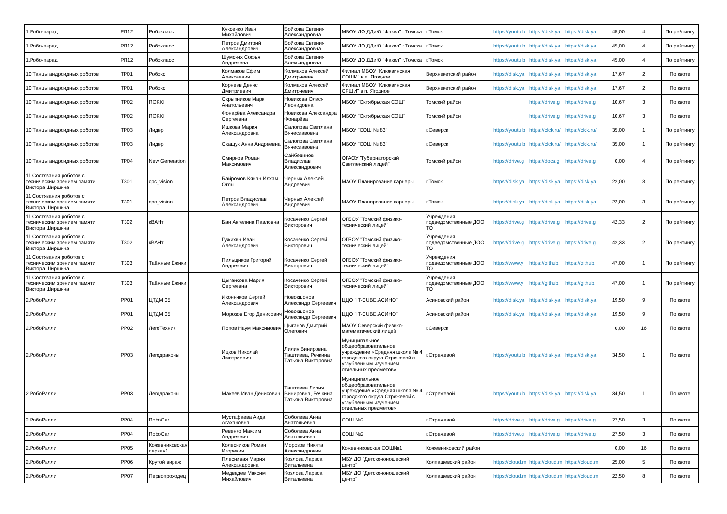| 1.Робо-парад | РП12 | Робокласс | | Куксенко Иван Михайлович | Бойкова Евгения Александровна | МБОУ ДО ДДиЮ "Факел" г.Томска | г.Томск | https://youtu.b | https://disk.ya | https://disk.ya | 45,00 | 4 | По рейтингу |
| 1.Робо-парад | РП12 | Робокласс | | Петров Дмитрий Александрович | Бойкова Евгения Александровна | МБОУ ДО ДДиЮ "Факел" г.Томска | г.Томск | https://youtu.b | https://disk.ya | https://disk.ya | 45,00 | 4 | По рейтингу |
| 1.Робо-парад | РП12 | Робокласс | | Шумских Софья Андреевна | Бойкова Евгения Александровна | МБОУ ДО ДДиЮ "Факел" г.Томска | г.Томск | https://youtu.b | https://disk.ya | https://disk.ya | 45,00 | 4 | По рейтингу |
| 10.Танцы андроидных роботов | ТР01 | Робокс | | Колмаков Ефим Алексеевич | Колмаков Алексей Дмитриевич | Филиал МБОУ "Клюквинская СОШИ" в п. Ягодное | Верхнекетский район | https://disk.ya | https://disk.ya | https://disk.ya | 17,67 | 2 | По квоте |
| 10.Танцы андроидных роботов | ТР01 | Робокс | | Корнеев Денис Дмитриевич | Колмаков Алексей Дмитриевич | Филиал МБОУ "Клюквинская СРШИ" в п. Ягодное | Верхнекетский район | https://disk.ya | https://disk.ya | https://disk.ya | 17,67 | 2 | По квоте |
| 10.Танцы андроидных роботов | ТР02 | ROKKI | | Скрыпников Марк Анатольевич | Новикова Олеся Леонидовна | МБОУ "Октябрьская СОШ" | Томский район | | https://drive.g | https://drive.g | 10,67 | 3 | По квоте |
| 10.Танцы андроидных роботов | ТР02 | ROKKI | | Фонарёва Александра Сергеевна | Новикова Александра Фонарёва | МБОУ "Октябрьская СОШ" | Томский район | | https://drive.g | https://drive.g | 10,67 | 3 | По квоте |
| 10.Танцы андроидных роботов | ТР03 | Лидер | | Ишкова Мария Александровна | Салопова Светлана Вячеславовна | МБОУ "СОШ № 83" | г.Северск | https://youtu.b | https://clck.ru/ | https://clck.ru/ | 35,00 | 1 | По рейтингу |
| 10.Танцы андроидных роботов | ТР03 | Лидер | | Скащук Анна Андреевна | Салопова Светлана Вячеславовна | МБОУ "СОШ № 83" | г.Северск | https://youtu.b | https://clck.ru/ | https://clck.ru/ | 35,00 | 1 | По рейтингу |
| 10.Танцы андроидных роботов | ТР04 | New Generation | | Смирнов Роман Максимович | Сайбединов Владислав Александрович | ОГАОУ "Губернаторский Светленский лицей" | Томский район | https://drive.g | https://docs.g | https://drive.g | 0,00 | 4 | По рейтингу |
| 11.Состязания роботов с техническим зрением памяти Виктора Ширшина | Т301 | cpc_vision | | Байромов Кянан Илхам Оглы | Черных Алексей Андреевич | МАОУ Планирование карьеры | г.Томск | https://disk.ya | https://disk.ya | https://disk.ya | 22,00 | 3 | По рейтингу |
| 11.Состязания роботов с техническим зрением памяти Виктора Ширшина | Т301 | cpc_vision | | Петров Владислав Александрович | Черных Алексей Андреевич | МАОУ Планирование карьеры | г.Томск | https://disk.ya | https://disk.ya | https://disk.ya | 22,00 | 3 | По рейтингу |
| 11.Состязания роботов с техническим зрением памяти Виктора Ширшина | Т302 | кВАНт | | Бан Ангелина Павловна | Косаченко Сергей Викторович | ОГБОУ "Томский физико-технический лицей" | Учреждения, подведомственные ДОО ТО | https://drive.g | https://drive.g | https://drive.g | 42,33 | 2 | По рейтингу |
| 11.Состязания роботов с техническим зрением памяти Виктора Ширшина | Т302 | кВАНт | | Гужихин Иван Александрович | Косаченко Сергей Викторович | ОГБОУ "Томский физико-технический лицей" | Учреждения, подведомственные ДОО ТО | https://drive.g | https://drive.g | https://drive.g | 42,33 | 2 | По рейтингу |
| 11.Состязания роботов с техническим зрением памяти Виктора Ширшина | Т303 | Таёжные Ёжики | | Пильщиков Григорий Андреевич | Косаченко Сергей Викторович | ОГБОУ "Томский физико-технический лицей" | Учреждения, подведомственные ДОО ТО | https://www.y | https://github. | https://github. | 47,00 | 1 | По рейтингу |
| 11.Состязания роботов с техническим зрением памяти Виктора Ширшина | Т303 | Таёжные Ёжики | | Цыганкова Мария Сергеевна | Косаченко Сергей Викторович | ОГБОУ "Томский физико-технический лицей" | Учреждения, подведомственные ДОО ТО | https://www.y | https://github. | https://github. | 47,00 | 1 | По рейтингу |
| 2.РобоРалли | РР01 | ЦТДМ 05 | | Иконников Сергей Александрович | Новокшонов Александр Сергеевич | ЦЦО "IT-CUBE.АСИНО" | Асиновский район | https://disk.ya | https://disk.ya | https://disk.ya | 19,50 | 9 | По квоте |
| 2.РобоРалли | РР01 | ЦТДМ 05 | | Морозов Егор Денисович | Новокшонов Александр Сергеевич | ЦЦО "IT-CUBE.АСИНО" | Асиновский район | https://disk.ya | https://disk.ya | https://disk.ya | 19,50 | 9 | По квоте |
| 2.РобоРалли | РР02 | ЛегоТехник | | Попов Наум Максимович | Цыганов Дмитрий Олегович | МАОУ Северский физико-математический лицей | г.Северск | | | | 0,00 | 16 | По квоте |
| 2.РобоРалли | РР03 | Легодраконы | | Ицков Николай Дмитриевич | Лилия Винировна Таштиева, Речкина Татьяна Викторовна | Муниципальное общеобразовательное учреждение «Средняя школа № 4 городского округа Стрежевой с углубленным изучением отдельных предметов» | г.Стрежевой | https://youtu.b | https://disk.ya | https://disk.ya | 34,50 | 1 | По квоте |
| 2.РобоРалли | РР03 | Легодраконы | | Макеев Иван Денисович | Таштиева Лилия Винировна, Речкина Татьяна Викторовна | Муниципальное общеобразовательное учреждение «Средняя школа № 4 городского округа Стрежевой с углубленным изучением отдельных предметов» | г.Стрежевой | https://youtu.b | https://disk.ya | https://disk.ya | 34,50 | 1 | По квоте |
| 2.РобоРалли | РР04 | RoboCar | | Мустафаева Аида Агахановна | Соболева Анна Анатольевна | СОШ №2 | г.Стрежевой | https://drive.g | https://drive.g | https://drive.g | 27,50 | 3 | По квоте |
| 2.РобоРалли | РР04 | RoboCar | | Ревенко Максим Андреевич | Соболева Анна Анатольевна | СОШ №2 | г.Стрежевой | https://drive.g | https://drive.g | https://drive.g | 27,50 | 3 | По квоте |
| 2.РобоРалли | РР05 | Кожевниковская первая1 | | Колесников Роман Игоревич | Морозов Никита Александрович | Кожевниковская СОШ№1 | Кожевниковский район | | | | 0,00 | 16 | По квоте |
| 2.РобоРалли | РР06 | Крутой вираж | | Плеснивая Мария Александровна | Козлова Лариса Витальевна | МБУ ДО "Детско-юношеский центр" | Колпашевский район | https://cloud.m | https://cloud.m | https://cloud.m | 25,00 | 5 | По квоте |
| 2.РобоРалли | РР07 | Первопроходец | | Медведев Максим Михайлович | Козлова Лариса Витальевна | МБУ ДО "Детско-юношеский центр" | Колпашевский район | https://cloud.m | https://cloud.m | https://cloud.m | 22,50 | 8 | По квоте |